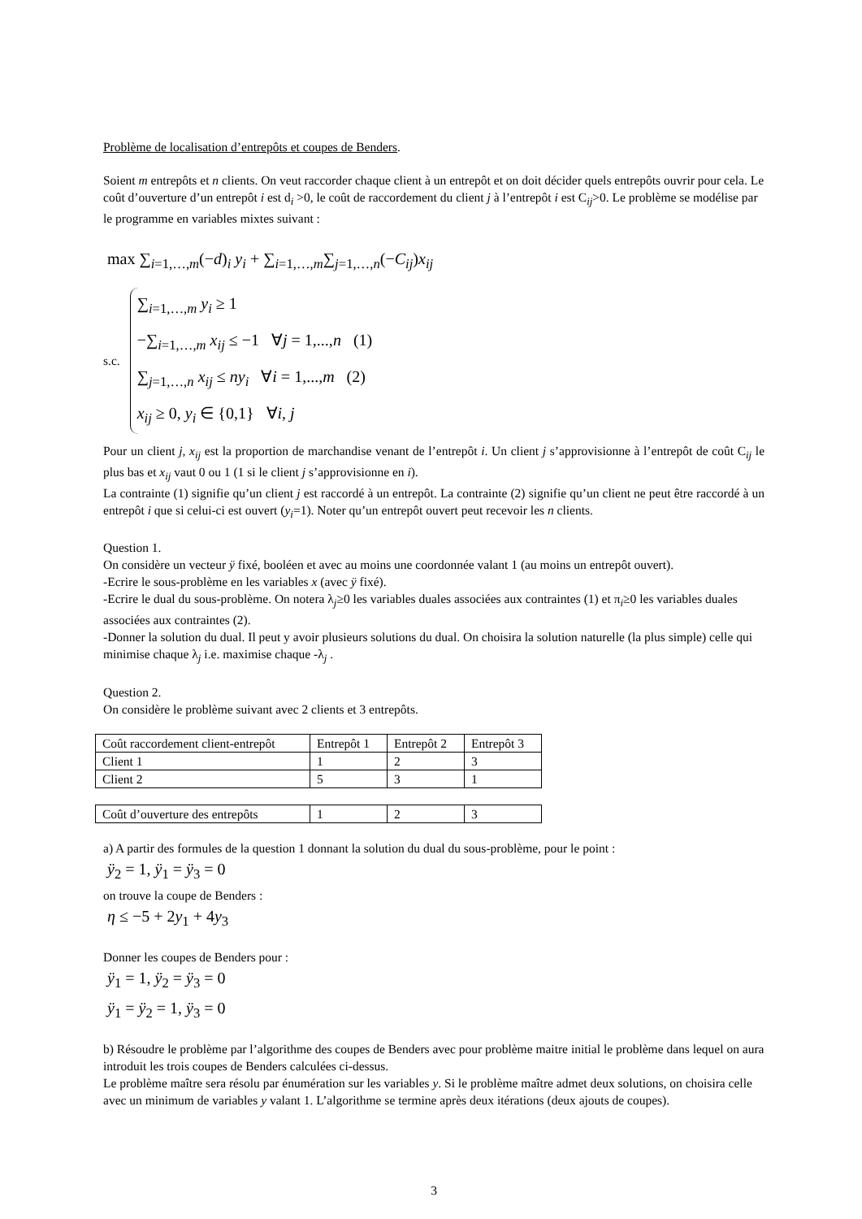Problème de localisation d’entrepôts et coupes de Benders.
Soient m entrepôts et n clients. On veut raccorder chaque client à un entrepôt et on doit décider quels entrepôts ouvrir pour cela. Le coût d’ouverture d’un entrepôt i est d<sub>i</sub> >0, le coût de raccordement du client j à l’entrepôt i est C<sub>ij</sub>>0. Le problème se modélise par le programme en variables mixtes suivant :
max ∑<sub>i=1,…,m</sub>(−d)<sub>i</sub> y<sub>i</sub> + ∑<sub>i=1,…,m</sub>∑<sub>j=1,…,n</sub>(−C<sub>ij</sub>)x<sub>ij</sub>
s.c.
∑<sub>i=1,…,m</sub> y<sub>i</sub> ≥ 1
−∑<sub>i=1,…,m</sub> x<sub>ij</sub> ≤ −1 ∀j = 1,...,n (1)
∑<sub>j=1,…,n</sub> x<sub>ij</sub> ≤ ny<sub>i</sub> ∀i = 1,...,m (2)
x<sub>ij</sub> ≥ 0, y<sub>i</sub> ∈ {0,1} ∀i, j
Pour un client j, x<sub>ij</sub> est la proportion de marchandise venant de l’entrepôt i. Un client j s’approvisionne à l’entrepôt de coût C<sub>ij</sub> le plus bas et x<sub>ij</sub> vaut 0 ou 1 (1 si le client j s’approvisionne en i).
La contrainte (1) signifie qu’un client j est raccordé à un entrepôt. La contrainte (2) signifie qu’un client ne peut être raccordé à un entrepôt i que si celui-ci est ouvert (y<sub>i</sub>=1). Noter qu’un entrepôt ouvert peut recevoir les n clients.
Question 1.
On considère un vecteur ÿ fixé, booléen et avec au moins une coordonnée valant 1 (au moins un entrepôt ouvert).
-Ecrire le sous-problème en les variables x (avec ÿ fixé).
-Ecrire le dual du sous-problème. On notera λ<sub>j</sub>≥0 les variables duales associées aux contraintes (1) et π<sub>i</sub>≥0 les variables duales associées aux contraintes (2).
-Donner la solution du dual. Il peut y avoir plusieurs solutions du dual. On choisira la solution naturelle (la plus simple) celle qui minimise chaque λ<sub>j</sub> i.e. maximise chaque -λ<sub>j</sub> .
Question 2.
On considère le problème suivant avec 2 clients et 3 entrepôts.
| Coût raccordement client-entrepôt | Entrepôt 1 | Entrepôt 2 | Entrepôt 3 |
| Client 1 | 1 | 2 | 3 |
| Client 2 | 5 | 3 | 1 |
| Coût d’ouverture des entrepôts | 1 | 2 | 3 |
a) A partir des formules de la question 1 donnant la solution du dual du sous-problème, pour le point :
ÿ<sub>2</sub> = 1, ÿ<sub>1</sub> = ÿ<sub>3</sub> = 0
on trouve la coupe de Benders :
η ≤ −5 + 2y<sub>1</sub> + 4y<sub>3</sub>
Donner les coupes de Benders pour :
ÿ<sub>1</sub> = 1, ÿ<sub>2</sub> = ÿ<sub>3</sub> = 0
ÿ<sub>1</sub> = ÿ<sub>2</sub> = 1, ÿ<sub>3</sub> = 0
b) Résoudre le problème par l’algorithme des coupes de Benders avec pour problème maitre initial le problème dans lequel on aura introduit les trois coupes de Benders calculées ci-dessus.
Le problème maître sera résolu par énumération sur les variables y. Si le problème maître admet deux solutions, on choisira celle avec un minimum de variables y valant 1. L’algorithme se termine après deux itérations (deux ajouts de coupes).
3